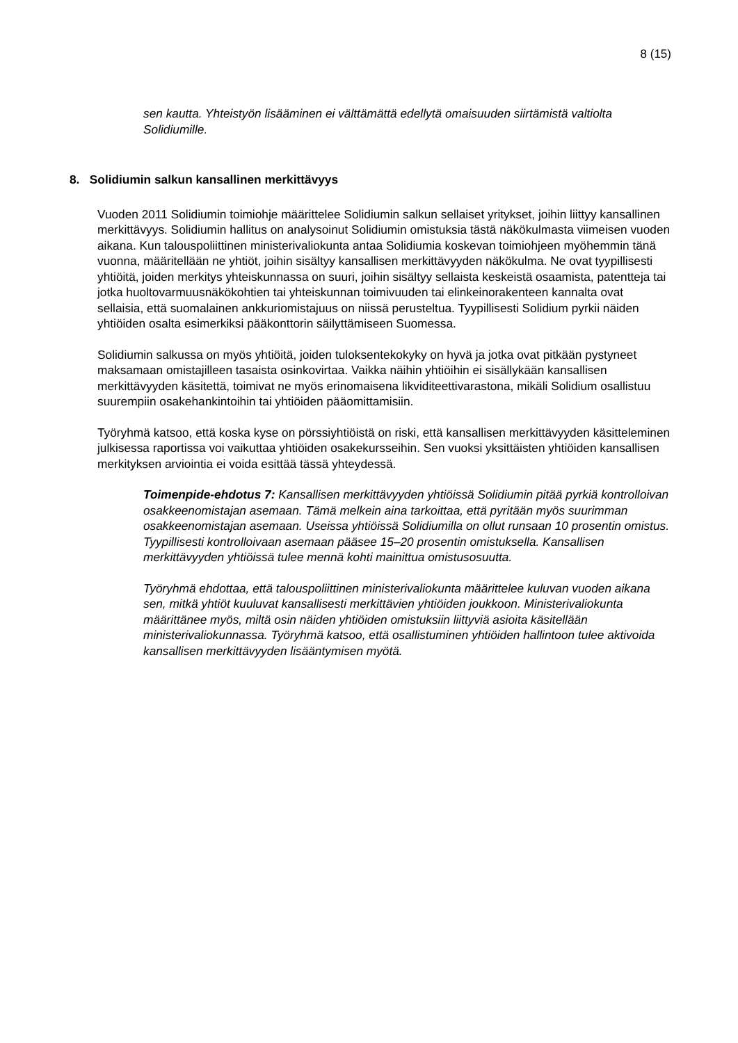8 (15)
sen kautta. Yhteistyön lisääminen ei välttämättä edellytä omaisuuden siirtämistä valtiolta Solidiumille.
8. Solidiumin salkun kansallinen merkittävyys
Vuoden 2011 Solidiumin toimiohje määrittelee Solidiumin salkun sellaiset yritykset, joihin liittyy kansallinen merkittävyys. Solidiumin hallitus on analysoinut Solidiumin omistuksia tästä näkökulmasta viimeisen vuoden aikana. Kun talouspoliittinen ministerivaliokunta antaa Solidiumia koskevan toimiohjeen myöhemmin tänä vuonna, määritellään ne yhtiöt, joihin sisältyy kansallisen merkittävyyden näkökulma. Ne ovat tyypillisesti yhtiöitä, joiden merkitys yhteiskunnassa on suuri, joihin sisältyy sellaista keskeistä osaamista, patentteja tai jotka huoltovarmuusnäkökohtien tai yhteiskunnan toimivuuden tai elinkeinorakenteen kannalta ovat sellaisia, että suomalainen ankkuriomistajuus on niissä perusteltua. Tyypillisesti Solidium pyrkii näiden yhtiöiden osalta esimerkiksi pääkonttorin säilyttämiseen Suomessa.
Solidiumin salkussa on myös yhtiöitä, joiden tuloksentekokyky on hyvä ja jotka ovat pitkään pystyneet maksamaan omistajilleen tasaista osinkovirtaa. Vaikka näihin yhtiöihin ei sisällykään kansallisen merkittävyyden käsitettä, toimivat ne myös erinomaisena likviditeettivarastona, mikäli Solidium osallistuu suurempiin osakehankintoihin tai yhtiöiden pääomittamisiin.
Työryhmä katsoo, että koska kyse on pörssiyhtiöistä on riski, että kansallisen merkittävyyden käsitteleminen julkisessa raportissa voi vaikuttaa yhtiöiden osakekursseihin. Sen vuoksi yksittäisten yhtiöiden kansallisen merkityksen arviointia ei voida esittää tässä yhteydessä.
Toimenpide-ehdotus 7: Kansallisen merkittävyyden yhtiöissä Solidiumin pitää pyrkiä kontrolloivan osakkeenomistajan asemaan. Tämä melkein aina tarkoittaa, että pyritään myös suurimman osakkeenomistajan asemaan. Useissa yhtiöissä Solidiumilla on ollut runsaan 10 prosentin omistus. Tyypillisesti kontrolloivaan asemaan pääsee 15–20 prosentin omistuksella. Kansallisen merkittävyyden yhtiöissä tulee mennä kohti mainittua omistusosuutta.
Työryhmä ehdottaa, että talouspoliittinen ministerivaliokunta määrittelee kuluvan vuoden aikana sen, mitkä yhtiöt kuuluvat kansallisesti merkittävien yhtiöiden joukkoon. Ministerivaliokunta määrittänee myös, miltä osin näiden yhtiöiden omistuksiin liittyviä asioita käsitellään ministerivaliokunnassa. Työryhmä katsoo, että osallistuminen yhtiöiden hallintoon tulee aktivoida kansallisen merkittävyyden lisääntymisen myötä.